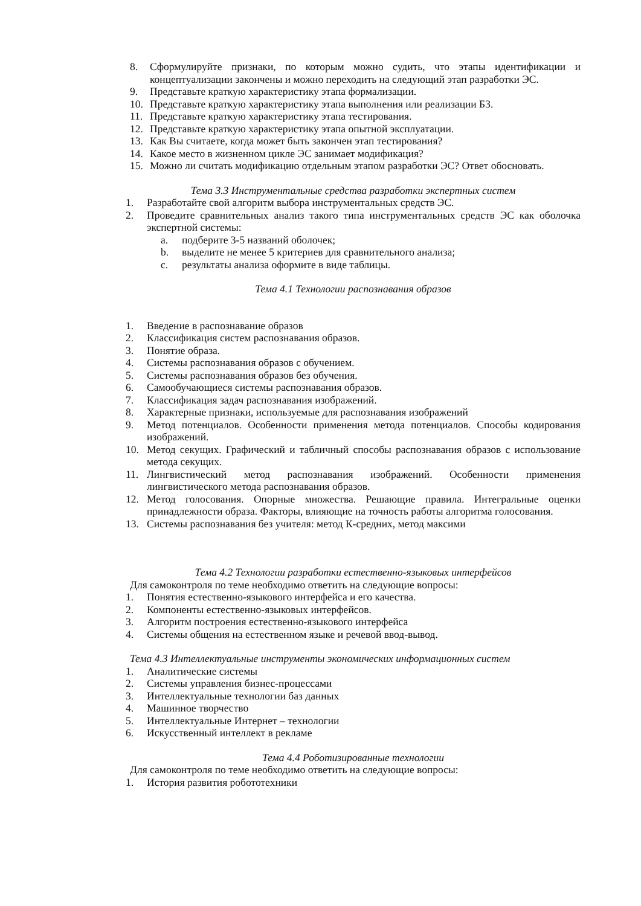8. Сформулируйте признаки, по которым можно судить, что этапы идентификации и концептуализации закончены и можно переходить на следующий этап разработки ЭС.
9. Представьте краткую характеристику этапа формализации.
10. Представьте краткую характеристику этапа выполнения или реализации БЗ.
11. Представьте краткую характеристику этапа тестирования.
12. Представьте краткую характеристику этапа опытной эксплуатации.
13. Как Вы считаете, когда может быть закончен этап тестирования?
14. Какое место в жизненном цикле ЭС занимает модификация?
15. Можно ли считать модификацию отдельным этапом разработки ЭС? Ответ обосновать.
Тема 3.3 Инструментальные средства разработки экспертных систем
1. Разработайте свой алгоритм выбора инструментальных средств ЭС.
2. Проведите сравнительных анализ такого типа инструментальных средств ЭС как оболочка экспертной системы:
a. подберите 3-5 названий оболочек;
b. выделите не менее 5 критериев для сравнительного анализа;
c. результаты анализа оформите в виде таблицы.
Тема 4.1 Технологии распознавания образов
1. Введение в распознавание образов
2. Классификация систем распознавания образов.
3. Понятие образа.
4. Системы распознавания образов с обучением.
5. Системы распознавания образов без обучения.
6. Самообучающиеся системы распознавания образов.
7. Классификация задач распознавания изображений.
8. Характерные признаки, используемые для распознавания изображений
9. Метод потенциалов. Особенности применения метода потенциалов. Способы кодирования изображений.
10. Метод секущих. Графический и табличный способы распознавания образов с использование метода секущих.
11. Лингвистический метод распознавания изображений. Особенности применения лингвистического метода распознавания образов.
12. Метод голосования. Опорные множества. Решающие правила. Интегральные оценки принадлежности образа. Факторы, влияющие на точность работы алгоритма голосования.
13. Системы распознавания без учителя: метод К-средних, метод максими
Тема 4.2 Технологии разработки естественно-языковых интерфейсов
Для самоконтроля по теме необходимо ответить на следующие вопросы:
1. Понятия естественно-языкового интерфейса и его качества.
2. Компоненты естественно-языковых интерфейсов.
3. Алгоритм построения естественно-языкового интерфейса
4. Системы общения на естественном языке и речевой ввод-вывод.
Тема 4.3 Интеллектуальные инструменты экономических информационных систем
1. Аналитические системы
2. Системы управления бизнес-процессами
3. Интеллектуальные технологии баз данных
4. Машинное творчество
5. Интеллектуальные Интернет – технологии
6. Искусственный интеллект в рекламе
Тема 4.4 Роботизированные технологии
Для самоконтроля по теме необходимо ответить на следующие вопросы:
1. История развития робототехники